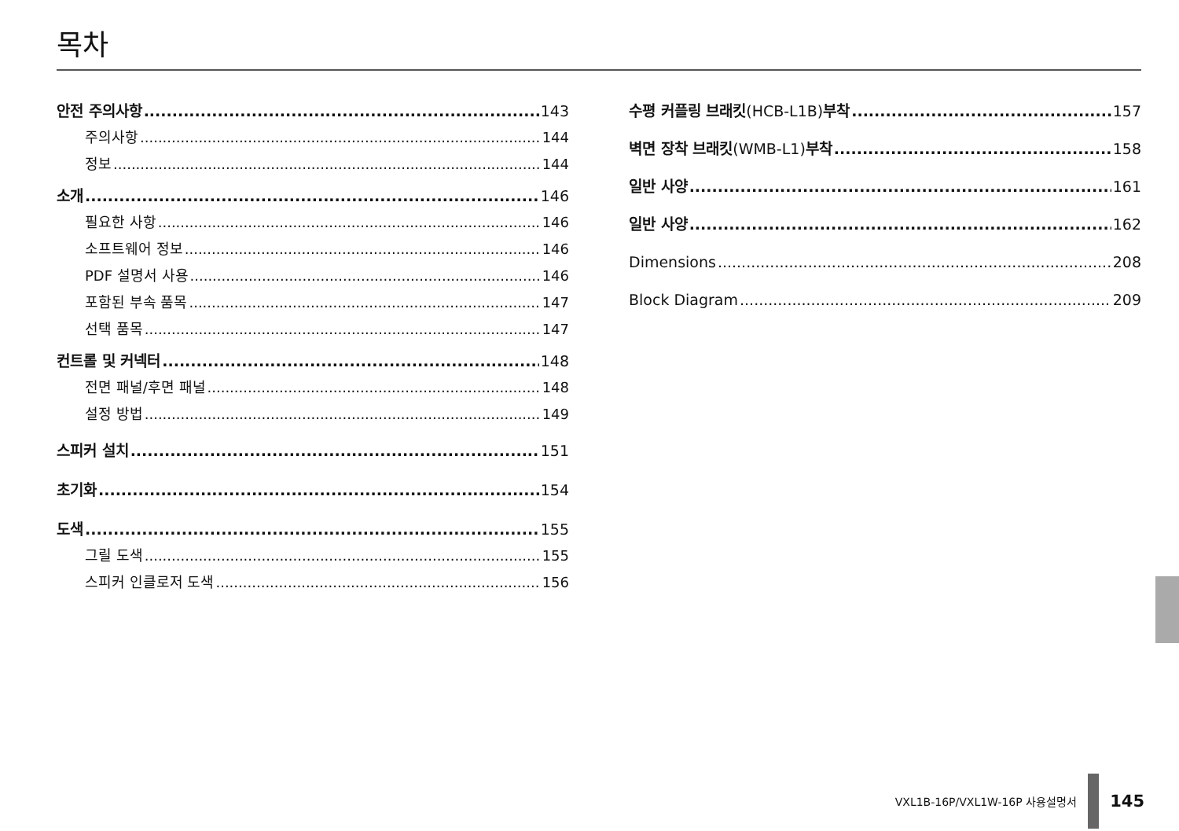목차
안전 주의사항 143
주의사항 144
정보 144
소개 146
필요한 사항 146
소프트웨어 정보 146
PDF 설명서 사용 146
포함된 부속 품목 147
선택 품목 147
컨트롤 및 커넥터 148
전면 패널/후면 패널 148
설정 방법 149
스피커 설치 151
초기화 154
도색 155
그릴 도색 155
스피커 인클로저 도색 156
수평 커플링 브래킷 (HCB-L1B) 부착 157
벽면 장착 브래킷 (WMB-L1) 부착 158
일반 사양 161
일반 사양 162
Dimensions 208
Block Diagram 209
VXL1B-16P/VXL1W-16P 사용설명서 145